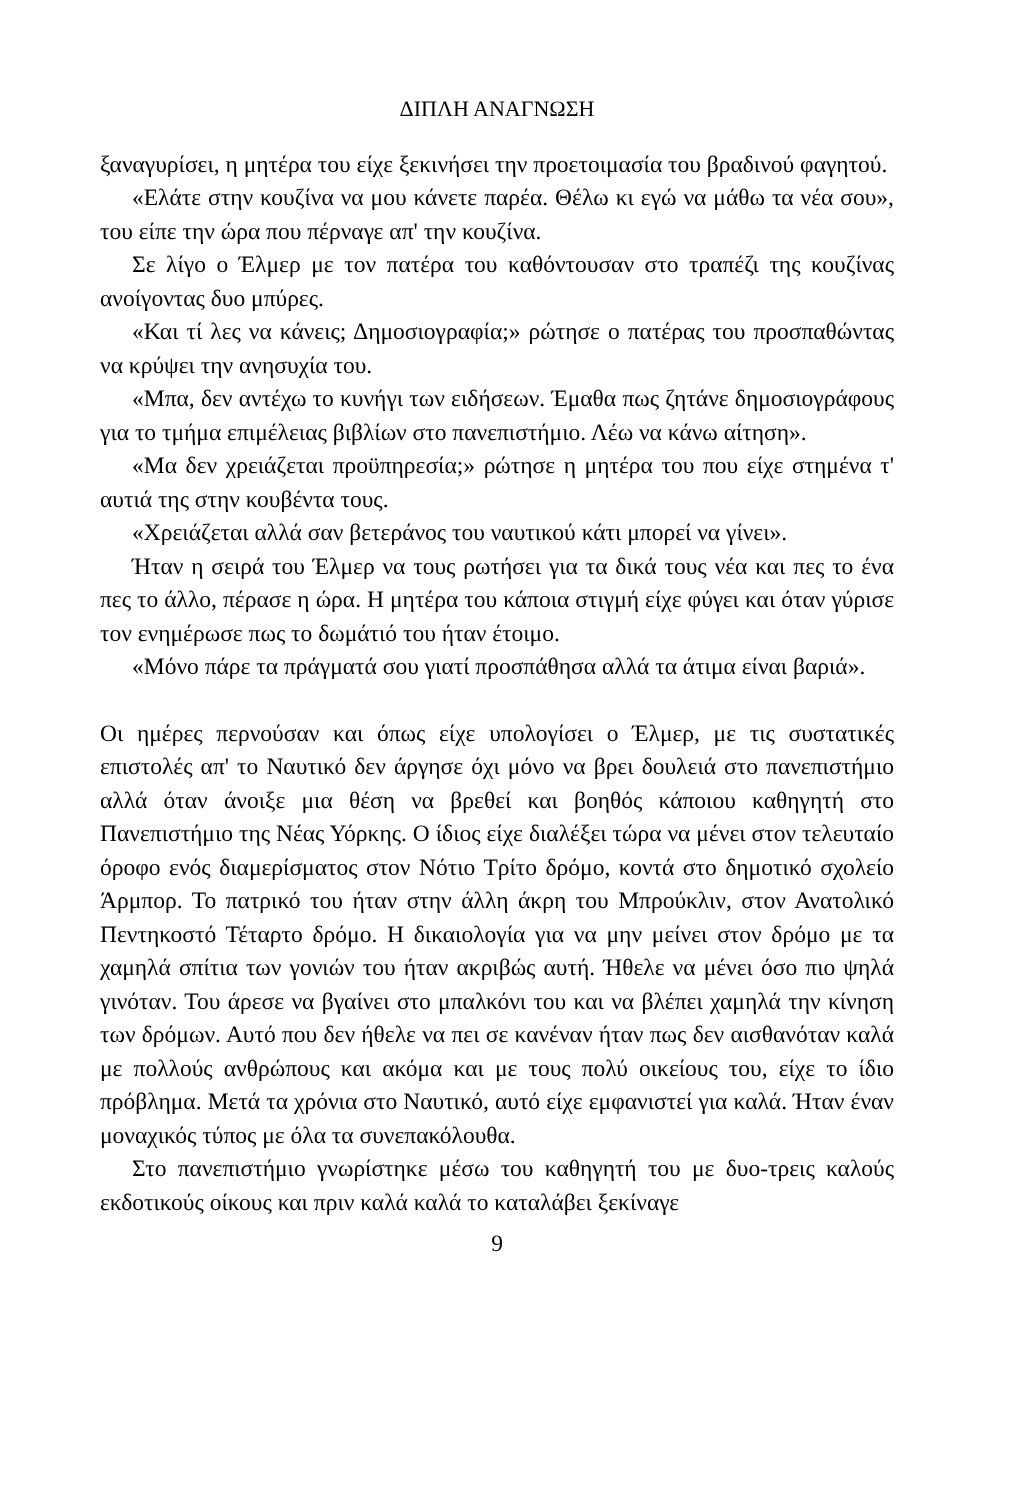ΔΙΠΛΗ ΑΝΑΓΝΩΣΗ
ξαναγυρίσει, η μητέρα του είχε ξεκινήσει την προετοιμασία του βραδινού φαγητού.
«Ελάτε στην κουζίνα να μου κάνετε παρέα. Θέλω κι εγώ να μάθω τα νέα σου», του είπε την ώρα που πέρναγε απ' την κουζίνα.
Σε λίγο ο Έλμερ με τον πατέρα του καθόντουσαν στο τραπέζι της κουζίνας ανοίγοντας δυο μπύρες.
«Και τί λες να κάνεις; Δημοσιογραφία;» ρώτησε ο πατέρας του προσπαθώντας να κρύψει την ανησυχία του.
«Μπα, δεν αντέχω το κυνήγι των ειδήσεων. Έμαθα πως ζητάνε δημοσιογράφους για το τμήμα επιμέλειας βιβλίων στο πανεπιστήμιο. Λέω να κάνω αίτηση».
«Μα δεν χρειάζεται προϋπηρεσία;» ρώτησε η μητέρα του που είχε στημένα τ' αυτιά της στην κουβέντα τους.
«Χρειάζεται αλλά σαν βετεράνος του ναυτικού κάτι μπορεί να γίνει».
Ήταν η σειρά του Έλμερ να τους ρωτήσει για τα δικά τους νέα και πες το ένα πες το άλλο, πέρασε η ώρα. Η μητέρα του κάποια στιγμή είχε φύγει και όταν γύρισε τον ενημέρωσε πως το δωμάτιό του ήταν έτοιμο.
«Μόνο πάρε τα πράγματά σου γιατί προσπάθησα αλλά τα άτιμα είναι βαριά».
Οι ημέρες περνούσαν και όπως είχε υπολογίσει ο Έλμερ, με τις συστατικές επιστολές απ' το Ναυτικό δεν άργησε όχι μόνο να βρει δουλειά στο πανεπιστήμιο αλλά όταν άνοιξε μια θέση να βρεθεί και βοηθός κάποιου καθηγητή στο Πανεπιστήμιο της Νέας Υόρκης. Ο ίδιος είχε διαλέξει τώρα να μένει στον τελευταίο όροφο ενός διαμερίσματος στον Νότιο Τρίτο δρόμο, κοντά στο δημοτικό σχολείο Άρμπορ. Το πατρικό του ήταν στην άλλη άκρη του Μπρούκλιν, στον Ανατολικό Πεντηκοστό Τέταρτο δρόμο. Η δικαιολογία για να μην μείνει στον δρόμο με τα χαμηλά σπίτια των γονιών του ήταν ακριβώς αυτή. Ήθελε να μένει όσο πιο ψηλά γινόταν. Του άρεσε να βγαίνει στο μπαλκόνι του και να βλέπει χαμηλά την κίνηση των δρόμων. Αυτό που δεν ήθελε να πει σε κανέναν ήταν πως δεν αισθανόταν καλά με πολλούς ανθρώπους και ακόμα και με τους πολύ οικείους του, είχε το ίδιο πρόβλημα. Μετά τα χρόνια στο Ναυτικό, αυτό είχε εμφανιστεί για καλά. Ήταν έναν μοναχικός τύπος με όλα τα συνεπακόλουθα.
Στο πανεπιστήμιο γνωρίστηκε μέσω του καθηγητή του με δυο-τρεις καλούς εκδοτικούς οίκους και πριν καλά καλά το καταλάβει ξεκίναγε
9